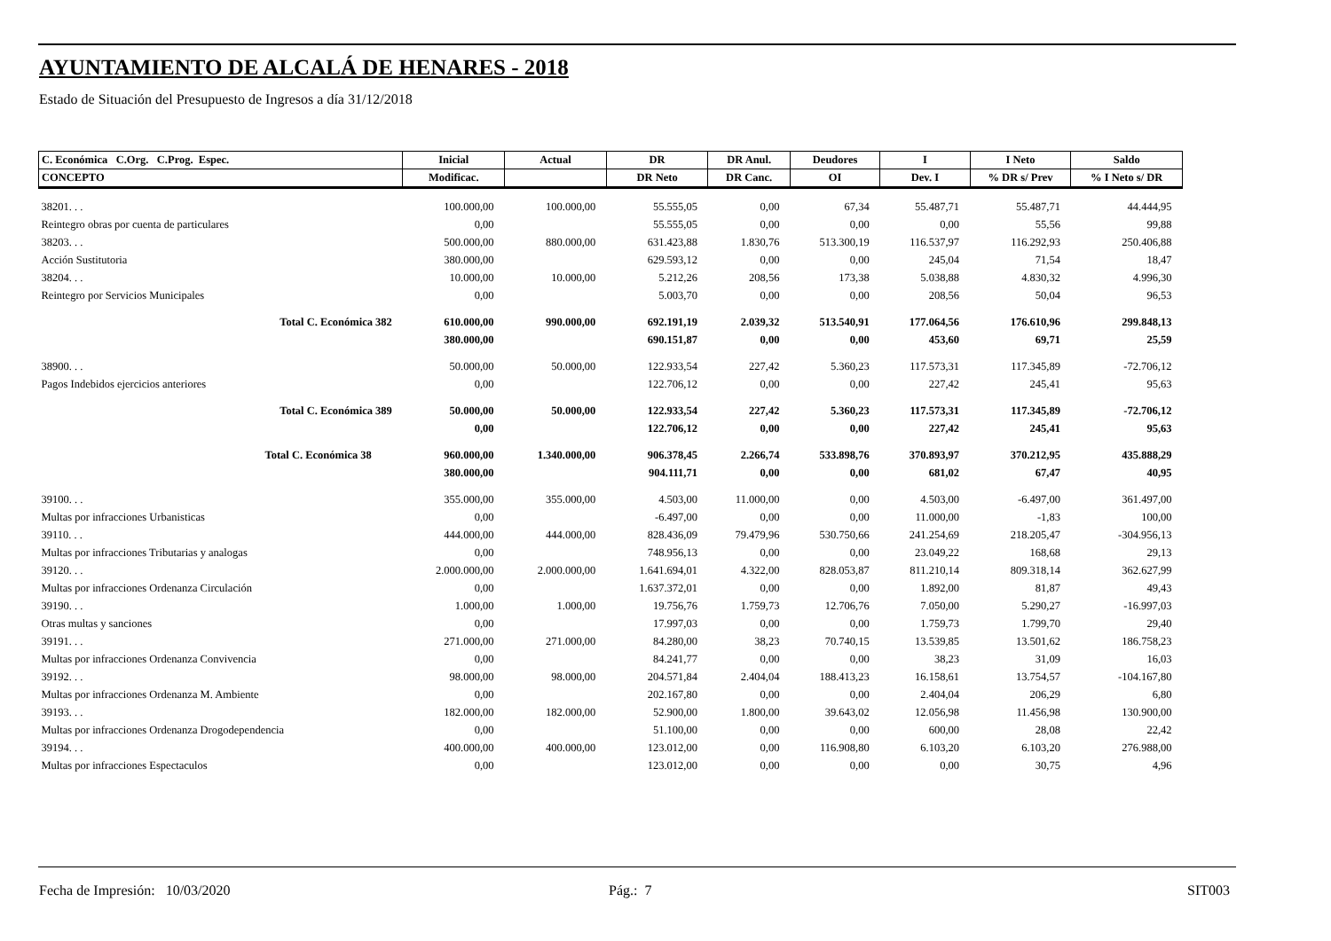AYUNTAMIENTO DE ALCALÁ DE HENARES - 2018
Estado de Situación del Presupuesto de Ingresos a día 31/12/2018
| C. Económica C.Org. C.Prog. Espec. | Inicial | Actual | DR | DR Anul. | Deudores | I | I Neto | Saldo |
| --- | --- | --- | --- | --- | --- | --- | --- | --- |
| CONCEPTO | Modificac. | | DR Neto | DR Canc. | OI | Dev. I | % DR s/ Prev | % I Neto s/ DR |
| 38201. . . | 100.000,00 | 100.000,00 | 55.555,05 | 0,00 | 67,34 | 55.487,71 | 55.487,71 | 44.444,95 |
| Reintegro obras por cuenta de particulares | 0,00 | | 55.555,05 | 0,00 | 0,00 | 0,00 | 55,56 | 99,88 |
| 38203. . . | 500.000,00 | 880.000,00 | 631.423,88 | 1.830,76 | 513.300,19 | 116.537,97 | 116.292,93 | 250.406,88 |
| Acción Sustitutoria | 380.000,00 | | 629.593,12 | 0,00 | 0,00 | 245,04 | 71,54 | 18,47 |
| 38204. . . | 10.000,00 | 10.000,00 | 5.212,26 | 208,56 | 173,38 | 5.038,88 | 4.830,32 | 4.996,30 |
| Reintegro por Servicios Municipales | 0,00 | | 5.003,70 | 0,00 | 0,00 | 208,56 | 50,04 | 96,53 |
| Total C. Económica 382 | 610.000,00 | 990.000,00 | 692.191,19 | 2.039,32 | 513.540,91 | 177.064,56 | 176.610,96 | 299.848,13 |
| | 380.000,00 | | 690.151,87 | 0,00 | 0,00 | 453,60 | 69,71 | 25,59 |
| 38900. . . | 50.000,00 | 50.000,00 | 122.933,54 | 227,42 | 5.360,23 | 117.573,31 | 117.345,89 | -72.706,12 |
| Pagos Indebidos ejercicios anteriores | 0,00 | | 122.706,12 | 0,00 | 0,00 | 227,42 | 245,41 | 95,63 |
| Total C. Económica 389 | 50.000,00 | 50.000,00 | 122.933,54 | 227,42 | 5.360,23 | 117.573,31 | 117.345,89 | -72.706,12 |
| | 0,00 | | 122.706,12 | 0,00 | 0,00 | 227,42 | 245,41 | 95,63 |
| Total C. Económica 38 | 960.000,00 | 1.340.000,00 | 906.378,45 | 2.266,74 | 533.898,76 | 370.893,97 | 370.212,95 | 435.888,29 |
| | 380.000,00 | | 904.111,71 | 0,00 | 0,00 | 681,02 | 67,47 | 40,95 |
| 39100. . . | 355.000,00 | 355.000,00 | 4.503,00 | 11.000,00 | 0,00 | 4.503,00 | -6.497,00 | 361.497,00 |
| Multas por infracciones Urbanisticas | 0,00 | | -6.497,00 | 0,00 | 0,00 | 11.000,00 | -1,83 | 100,00 |
| 39110. . . | 444.000,00 | 444.000,00 | 828.436,09 | 79.479,96 | 530.750,66 | 241.254,69 | 218.205,47 | -304.956,13 |
| Multas por infracciones Tributarias y analogas | 0,00 | | 748.956,13 | 0,00 | 0,00 | 23.049,22 | 168,68 | 29,13 |
| 39120. . . | 2.000.000,00 | 2.000.000,00 | 1.641.694,01 | 4.322,00 | 828.053,87 | 811.210,14 | 809.318,14 | 362.627,99 |
| Multas por infracciones Ordenanza Circulación | 0,00 | | 1.637.372,01 | 0,00 | 0,00 | 1.892,00 | 81,87 | 49,43 |
| 39190. . . | 1.000,00 | 1.000,00 | 19.756,76 | 1.759,73 | 12.706,76 | 7.050,00 | 5.290,27 | -16.997,03 |
| Otras multas y sanciones | 0,00 | | 17.997,03 | 0,00 | 0,00 | 1.759,73 | 1.799,70 | 29,40 |
| 39191. . . | 271.000,00 | 271.000,00 | 84.280,00 | 38,23 | 70.740,15 | 13.539,85 | 13.501,62 | 186.758,23 |
| Multas por infracciones Ordenanza Convivencia | 0,00 | | 84.241,77 | 0,00 | 0,00 | 38,23 | 31,09 | 16,03 |
| 39192. . . | 98.000,00 | 98.000,00 | 204.571,84 | 2.404,04 | 188.413,23 | 16.158,61 | 13.754,57 | -104.167,80 |
| Multas por infracciones Ordenanza M. Ambiente | 0,00 | | 202.167,80 | 0,00 | 0,00 | 2.404,04 | 206,29 | 6,80 |
| 39193. . . | 182.000,00 | 182.000,00 | 52.900,00 | 1.800,00 | 39.643,02 | 12.056,98 | 11.456,98 | 130.900,00 |
| Multas por infracciones Ordenanza Drogodependencia | 0,00 | | 51.100,00 | 0,00 | 0,00 | 600,00 | 28,08 | 22,42 |
| 39194. . . | 400.000,00 | 400.000,00 | 123.012,00 | 0,00 | 116.908,80 | 6.103,20 | 6.103,20 | 276.988,00 |
| Multas por infracciones Espectaculos | 0,00 | | 123.012,00 | 0,00 | 0,00 | 0,00 | 30,75 | 4,96 |
Fecha de Impresión: 10/03/2020
Pág.: 7 SIT003